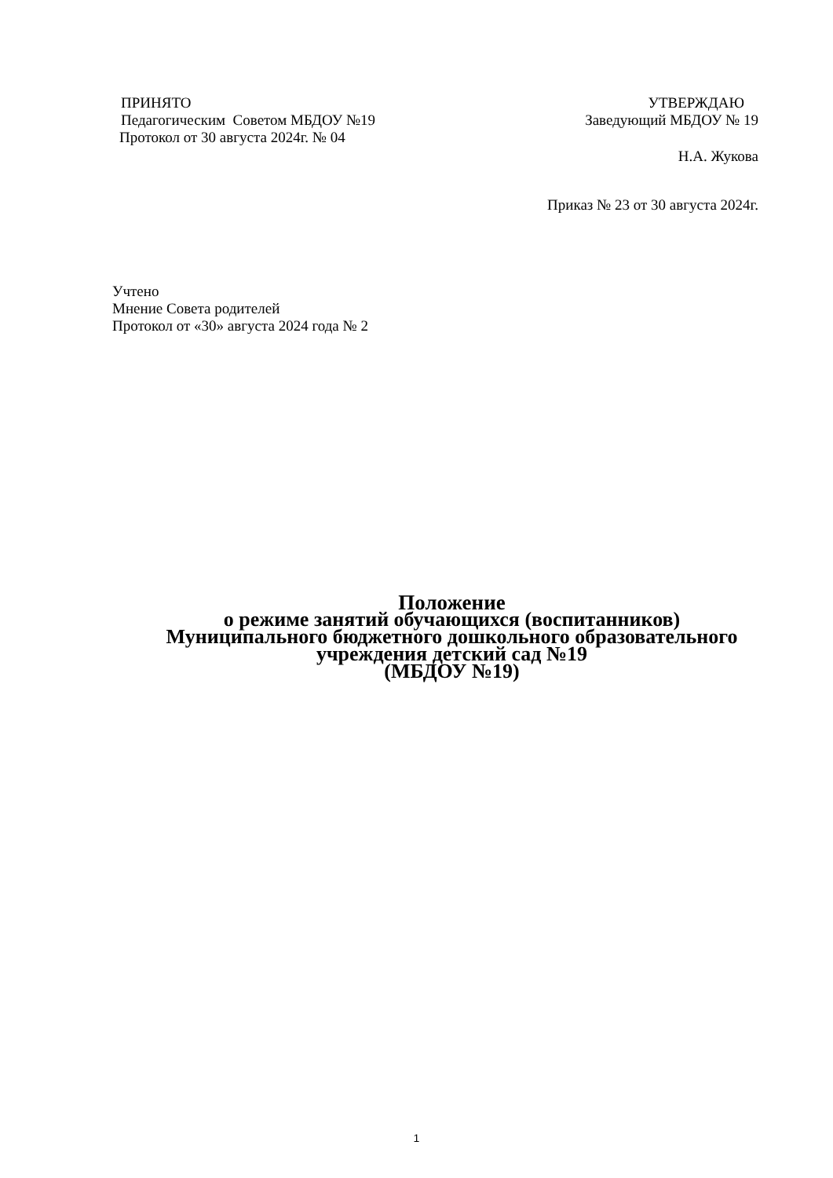ПРИНЯТО
Педагогическим Советом МБДОУ №19
Протокол от 30 августа 2024г. № 04
УТВЕРЖДАЮ
Заведующий МБДОУ № 19
Н.А. Жукова
Приказ № 23 от 30 августа 2024г.
Учтено
Мнение Совета родителей
Протокол от «30» августа 2024 года № 2
Положение
о режиме занятий обучающихся (воспитанников)
Муниципального бюджетного дошкольного образовательного
учреждения детский сад №19
(МБДОУ №19)
1